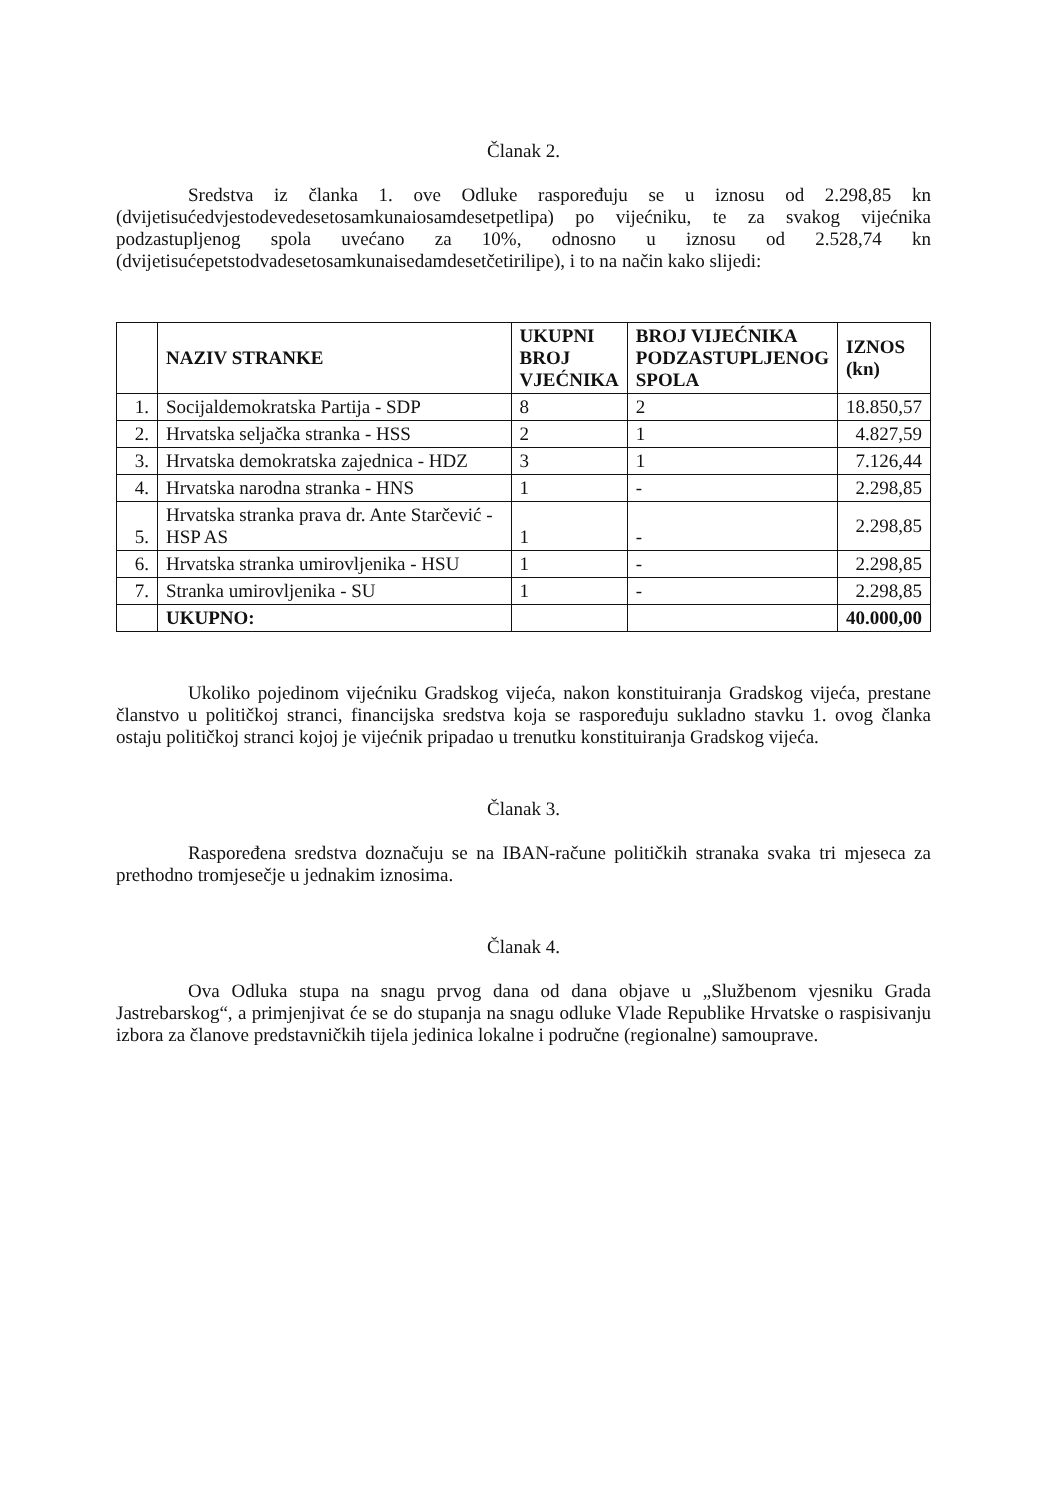Članak 2.
Sredstva iz članka 1. ove Odluke raspoređuju se u iznosu od 2.298,85 kn (dvijetisućedvjestodevedesetosamkunaiosamdesetpetlipa) po vijećniku, te za svakog vijećnika podzastupljenog spola uvećano za 10%, odnosno u iznosu od 2.528,74 kn (dvijetisućepetstodvadesetosamkunaisedamdesetčetirilipe), i to na način kako slijedi:
| | NAZIV STRANKE | UKUPNI BROJ VJEĆNIKA | BROJ VIJEĆNIKA PODZASTUPLJENOG SPOLA | IZNOS (kn) |
| --- | --- | --- | --- | --- |
| 1. | Socijaldemokratska Partija - SDP | 8 | 2 | 18.850,57 |
| 2. | Hrvatska seljačka stranka - HSS | 2 | 1 | 4.827,59 |
| 3. | Hrvatska demokratska zajednica - HDZ | 3 | 1 | 7.126,44 |
| 4. | Hrvatska narodna stranka - HNS | 1 | - | 2.298,85 |
| 5. | Hrvatska stranka prava dr. Ante Starčević - HSP AS | 1 | - | 2.298,85 |
| 6. | Hrvatska stranka umirovljenika - HSU | 1 | - | 2.298,85 |
| 7. | Stranka umirovljenika - SU | 1 | - | 2.298,85 |
| | UKUPNO: | | | 40.000,00 |
Ukoliko pojedinom vijećniku Gradskog vijeća, nakon konstituiranja Gradskog vijeća, prestane članstvo u političkoj stranci, financijska sredstva koja se raspoređuju sukladno stavku 1. ovog članka ostaju političkoj stranci kojoj je vijećnik pripadao u trenutku konstituiranja Gradskog vijeća.
Članak 3.
Raspoređena sredstva doznačuju se na IBAN-račune političkih stranaka svaka tri mjeseca za prethodno tromjesečje u jednakim iznosima.
Članak 4.
Ova Odluka stupa na snagu prvog dana od dana objave u „Službenom vjesniku Grada Jastrebarskog“, a primjenjivat će se do stupanja na snagu odluke Vlade Republike Hrvatske o raspisivanju izbora za članove predstavničkih tijela jedinica lokalne i područne (regionalne) samouprave.